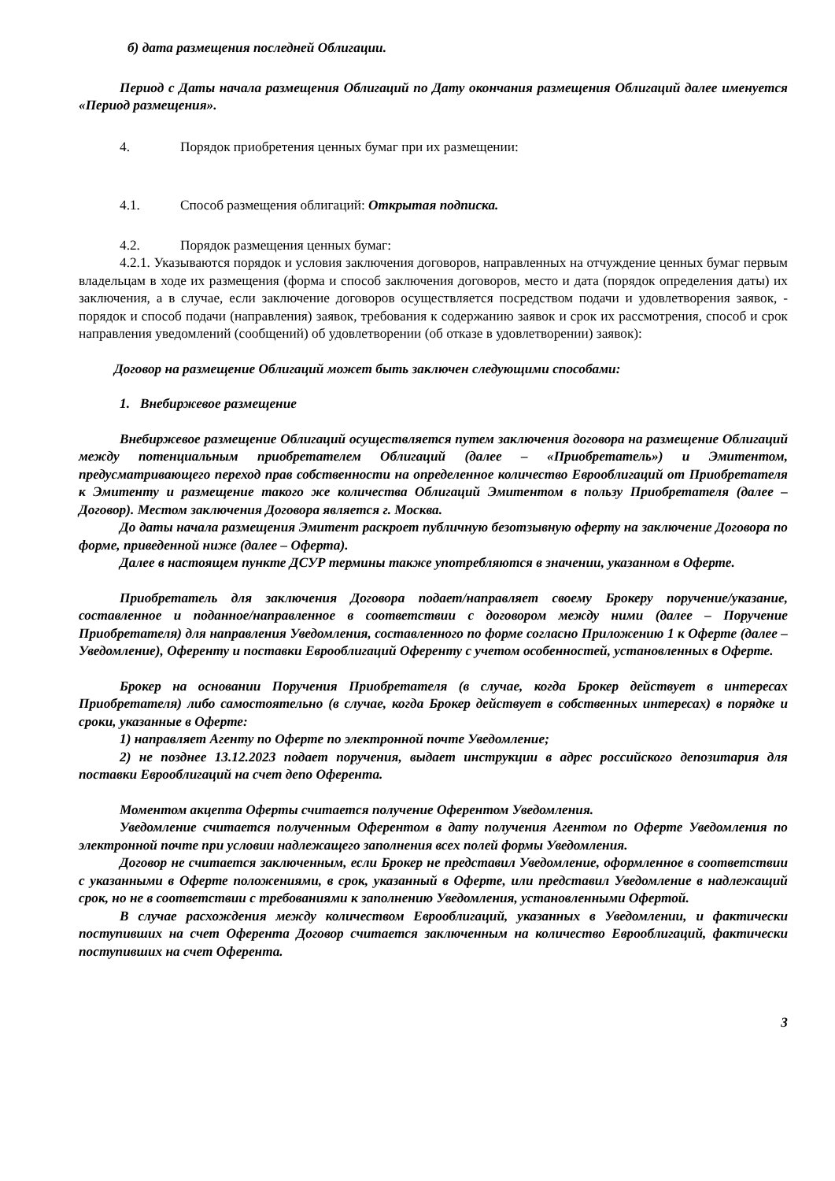б) дата размещения последней Облигации.
Период с Даты начала размещения Облигаций по Дату окончания размещения Облигаций далее именуется «Период размещения».
4. Порядок приобретения ценных бумаг при их размещении:
4.1. Способ размещения облигаций: Открытая подписка.
4.2. Порядок размещения ценных бумаг:
4.2.1. Указываются порядок и условия заключения договоров, направленных на отчуждение ценных бумаг первым владельцам в ходе их размещения (форма и способ заключения договоров, место и дата (порядок определения даты) их заключения, а в случае, если заключение договоров осуществляется посредством подачи и удовлетворения заявок, - порядок и способ подачи (направления) заявок, требования к содержанию заявок и срок их рассмотрения, способ и срок направления уведомлений (сообщений) об удовлетворении (об отказе в удовлетворении) заявок):
Договор на размещение Облигаций может быть заключен следующими способами:
1. Внебиржевое размещение
Внебиржевое размещение Облигаций осуществляется путем заключения договора на размещение Облигаций между потенциальным приобретателем Облигаций (далее – «Приобретатель») и Эмитентом, предусматривающего переход прав собственности на определенное количество Еврооблигаций от Приобретателя к Эмитенту и размещение такого же количества Облигаций Эмитентом в пользу Приобретателя (далее – Договор). Местом заключения Договора является г. Москва.
До даты начала размещения Эмитент раскроет публичную безотзывную оферту на заключение Договора по форме, приведенной ниже (далее – Оферта).
Далее в настоящем пункте ДСУР термины также употребляются в значении, указанном в Оферте.
Приобретатель для заключения Договора подает/направляет своему Брокеру поручение/указание, составленное и поданное/направленное в соответствии с договором между ними (далее – Поручение Приобретателя) для направления Уведомления, составленного по форме согласно Приложению 1 к Оферте (далее – Уведомление), Оференту и поставки Еврооблигаций Оференту с учетом особенностей, установленных в Оферте.
Брокер на основании Поручения Приобретателя (в случае, когда Брокер действует в интересах Приобретателя) либо самостоятельно (в случае, когда Брокер действует в собственных интересах) в порядке и сроки, указанные в Оферте:
1) направляет Агенту по Оферте по электронной почте Уведомление;
2) не позднее 13.12.2023 подает поручения, выдает инструкции в адрес российского депозитария для поставки Еврооблигаций на счет депо Оферента.
Моментом акцепта Оферты считается получение Оферентом Уведомления.
Уведомление считается полученным Оферентом в дату получения Агентом по Оферте Уведомления по электронной почте при условии надлежащего заполнения всех полей формы Уведомления.
Договор не считается заключенным, если Брокер не представил Уведомление, оформленное в соответствии с указанными в Оферте положениями, в срок, указанный в Оферте, или представил Уведомление в надлежащий срок, но не в соответствии с требованиями к заполнению Уведомления, установленными Офертой.
В случае расхождения между количеством Еврооблигаций, указанных в Уведомлении, и фактически поступивших на счет Оферента Договор считается заключенным на количество Еврооблигаций, фактически поступивших на счет Оферента.
3